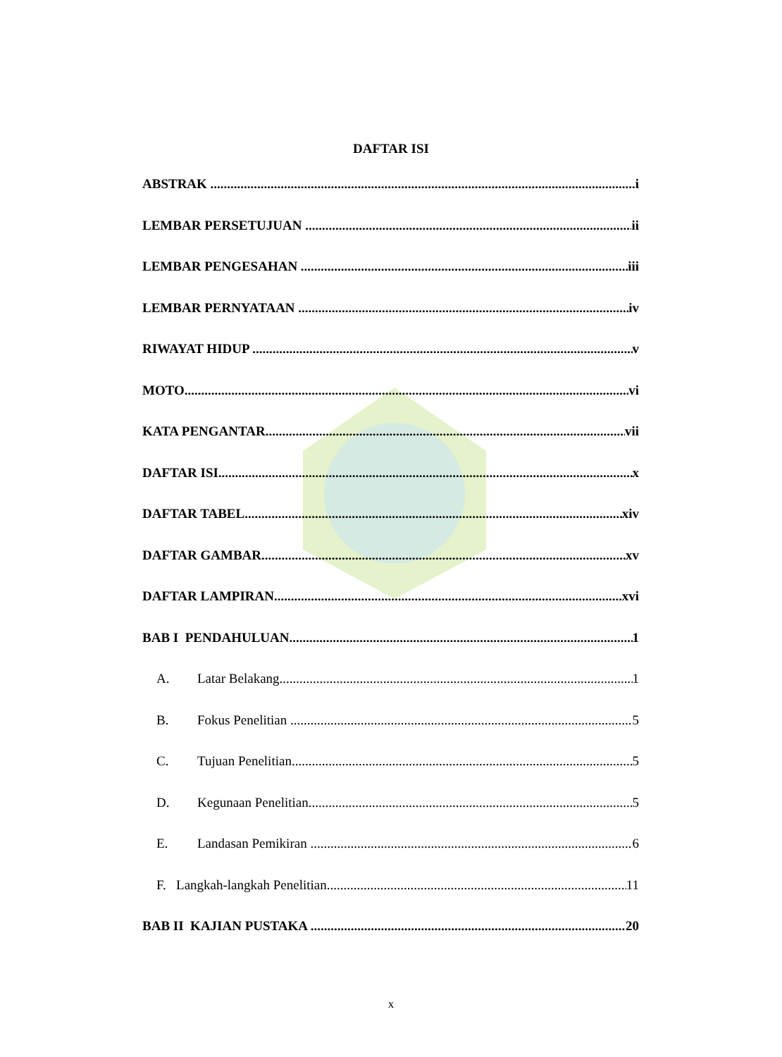DAFTAR ISI
ABSTRAK i
LEMBAR PERSETUJUAN ii
LEMBAR PENGESAHAN iii
LEMBAR PERNYATAAN iv
RIWAYAT HIDUP v
MOTO vi
KATA PENGANTAR vii
DAFTAR ISI x
DAFTAR TABEL xiv
DAFTAR GAMBAR xv
DAFTAR LAMPIRAN xvi
BAB I PENDAHULUAN 1
A. Latar Belakang 1
B. Fokus Penelitian 5
C. Tujuan Penelitian 5
D. Kegunaan Penelitian 5
E. Landasan Pemikiran 6
F. Langkah-langkah Penelitian 11
BAB II KAJIAN PUSTAKA 20
x